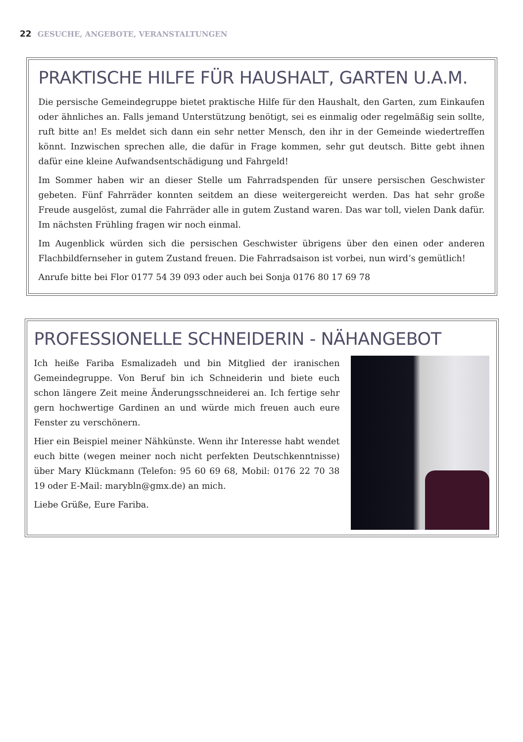22 GESUCHE, ANGEBOTE, VERANSTALTUNGEN
PRAKTISCHE HILFE FÜR HAUSHALT, GARTEN U.A.M.
Die persische Gemeindegruppe bietet praktische Hilfe für den Haushalt, den Garten, zum Einkaufen oder ähnliches an. Falls jemand Unterstützung benötigt, sei es einmalig oder regelmäßig sein sollte, ruft bitte an! Es meldet sich dann ein sehr netter Mensch, den ihr in der Gemeinde wiedertreffen könnt. Inzwischen sprechen alle, die dafür in Frage kommen, sehr gut deutsch. Bitte gebt ihnen dafür eine kleine Aufwandsentschädigung und Fahrgeld!
Im Sommer haben wir an dieser Stelle um Fahrradspenden für unsere persischen Geschwister gebeten. Fünf Fahrräder konnten seitdem an diese weitergereicht werden. Das hat sehr große Freude ausgelöst, zumal die Fahrräder alle in gutem Zustand waren. Das war toll, vielen Dank dafür. Im nächsten Frühling fragen wir noch einmal.
Im Augenblick würden sich die persischen Geschwister übrigens über den einen oder anderen Flachbildfernseher in gutem Zustand freuen. Die Fahrradsaison ist vorbei, nun wird‘s gemütlich!
Anrufe bitte bei Flor 0177 54 39 093 oder auch bei Sonja 0176 80 17 69 78
PROFESSIONELLE SCHNEIDERIN - NÄHANGEBOT
Ich heiße Fariba Esmalizadeh und bin Mitglied der iranischen Gemeindegruppe. Von Beruf bin ich Schneiderin und biete euch schon längere Zeit meine Änderungsschneiderei an. Ich fertige sehr gern hochwertige Gardinen an und würde mich freuen auch eure Fenster zu verschönern.
Hier ein Beispiel meiner Nähkünste. Wenn ihr Interesse habt wendet euch bitte (wegen meiner noch nicht perfekten Deutschkenntnisse) über Mary Klückmann (Telefon: 95 60 69 68, Mobil: 0176 22 70 38 19 oder E-Mail: marybln@gmx.de) an mich.
Liebe Grüße, Eure Fariba.